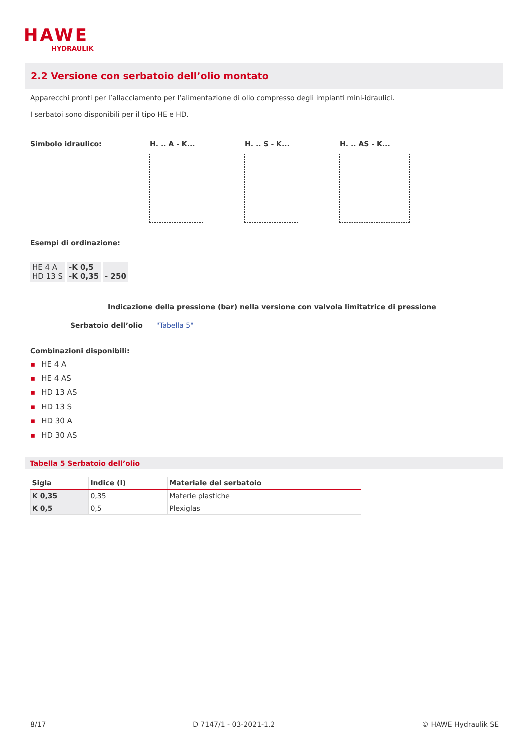HAWE
HYDRAULIK
2.2 Versione con serbatoio dell’olio montato
Apparecchi pronti per l’allacciamento per l’alimentazione di olio compresso degli impianti mini-idraulici.
I serbatoi sono disponibili per il tipo HE e HD.
Simbolo idraulico: H. .. A - K... H. .. S - K... H. .. AS - K...
Esempi di ordinazione:
| HE 4 A HD 13 S | -K 0,5 -K 0,35 | - 250 |
Indicazione della pressione (bar) nella versione con valvola limitatrice di pressione
Serbatoio dell’olio "Tabella 5"
Combinazioni disponibili:
▪ HE 4 A
▪ HE 4 AS
▪ HD 13 AS
▪ HD 13 S
▪ HD 30 A
▪ HD 30 AS
Tabella 5 Serbatoio dell’olio
| Sigla | Indice (I) | Materiale del serbatoio |
| --- | --- | --- |
| K 0,35 | 0,35 | Materie plastiche |
| K 0,5 | 0,5 | Plexiglas |
8/17 D 7147/1 - 03-2021-1.2 © HAWE Hydraulik SE